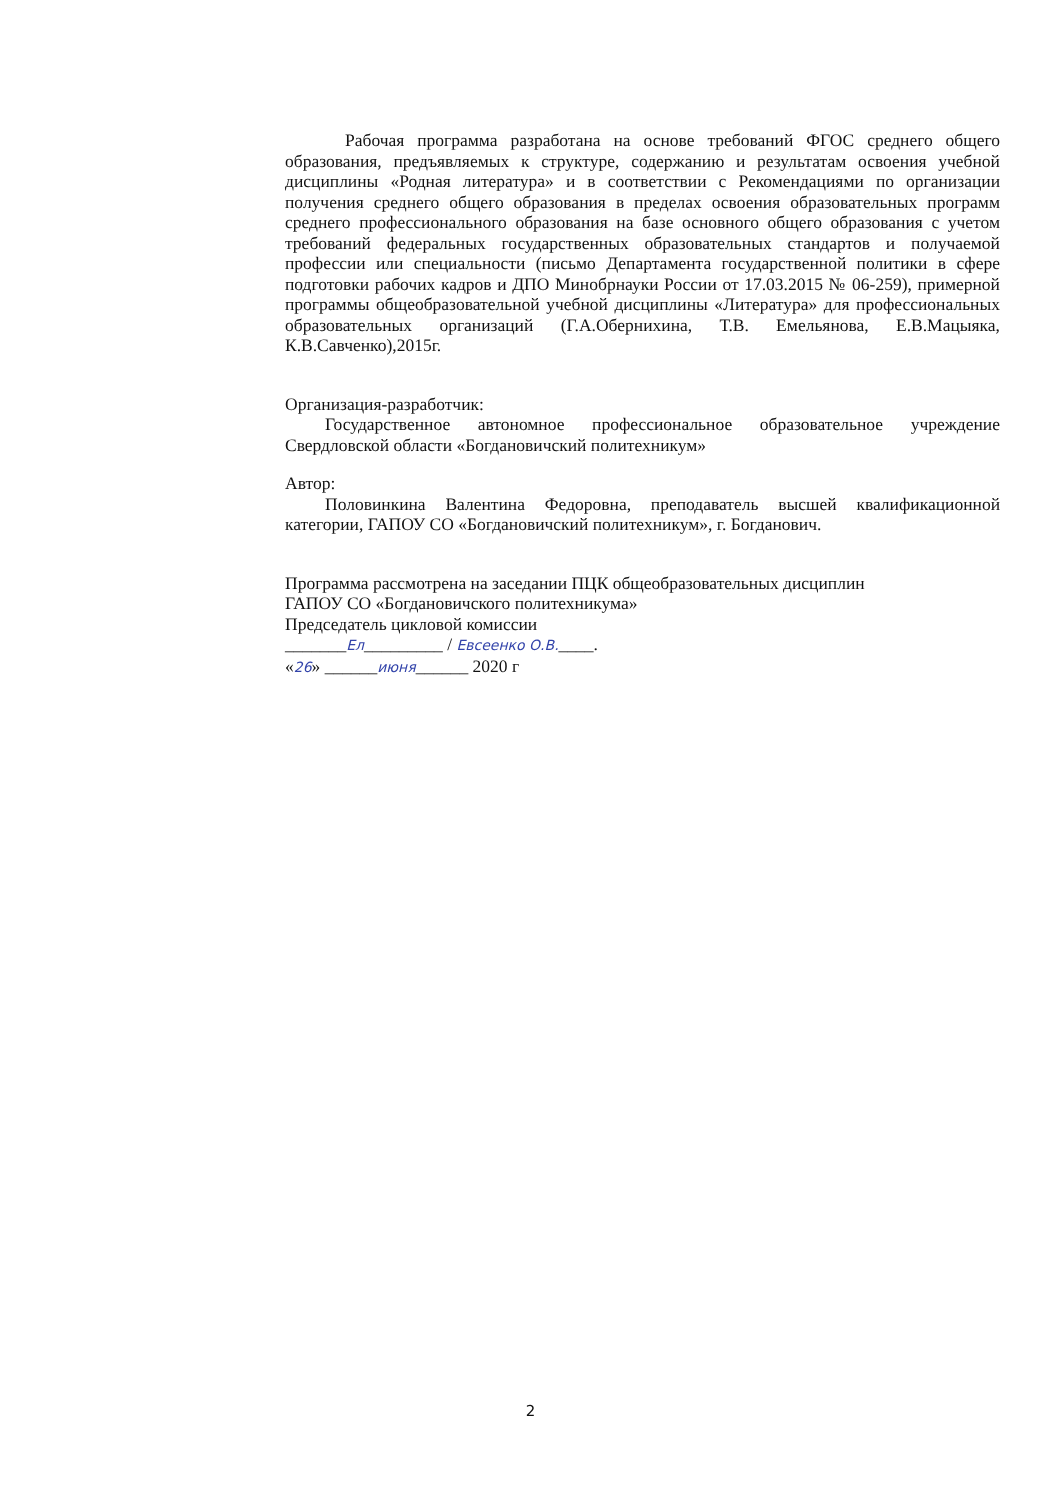Рабочая программа разработана на основе требований ФГОС среднего общего образования, предъявляемых к структуре, содержанию и результатам освоения учебной дисциплины «Родная литература» и в соответствии с Рекомендациями по организации получения среднего общего образования в пределах освоения образовательных программ среднего профессионального образования на базе основного общего образования с учетом требований федеральных государственных образовательных стандартов и получаемой профессии или специальности (письмо Департамента государственной политики в сфере подготовки рабочих кадров и ДПО Минобрнауки России от 17.03.2015 № 06-259), примерной программы общеобразовательной учебной дисциплины «Литература» для профессиональных образовательных организаций (Г.А.Обернихина, Т.В. Емельянова, Е.В.Мацыяка, К.В.Савченко),2015г.
Организация-разработчик:
Государственное автономное профессиональное образовательное учреждение Свердловской области «Богдановичский политехникум»
Автор:
Половинкина Валентина Федоровна, преподаватель высшей квалификационной категории, ГАПОУ СО «Богдановичский политехникум», г. Богданович.
Программа рассмотрена на заседании ПЦК общеобразовательных дисциплин
ГАПОУ СО «Богдановичского политехникума»
Председатель цикловой комиссии
_______Ел_________ / Евсеенко О.В.____.
«26» ______июня______ 2020 г
2